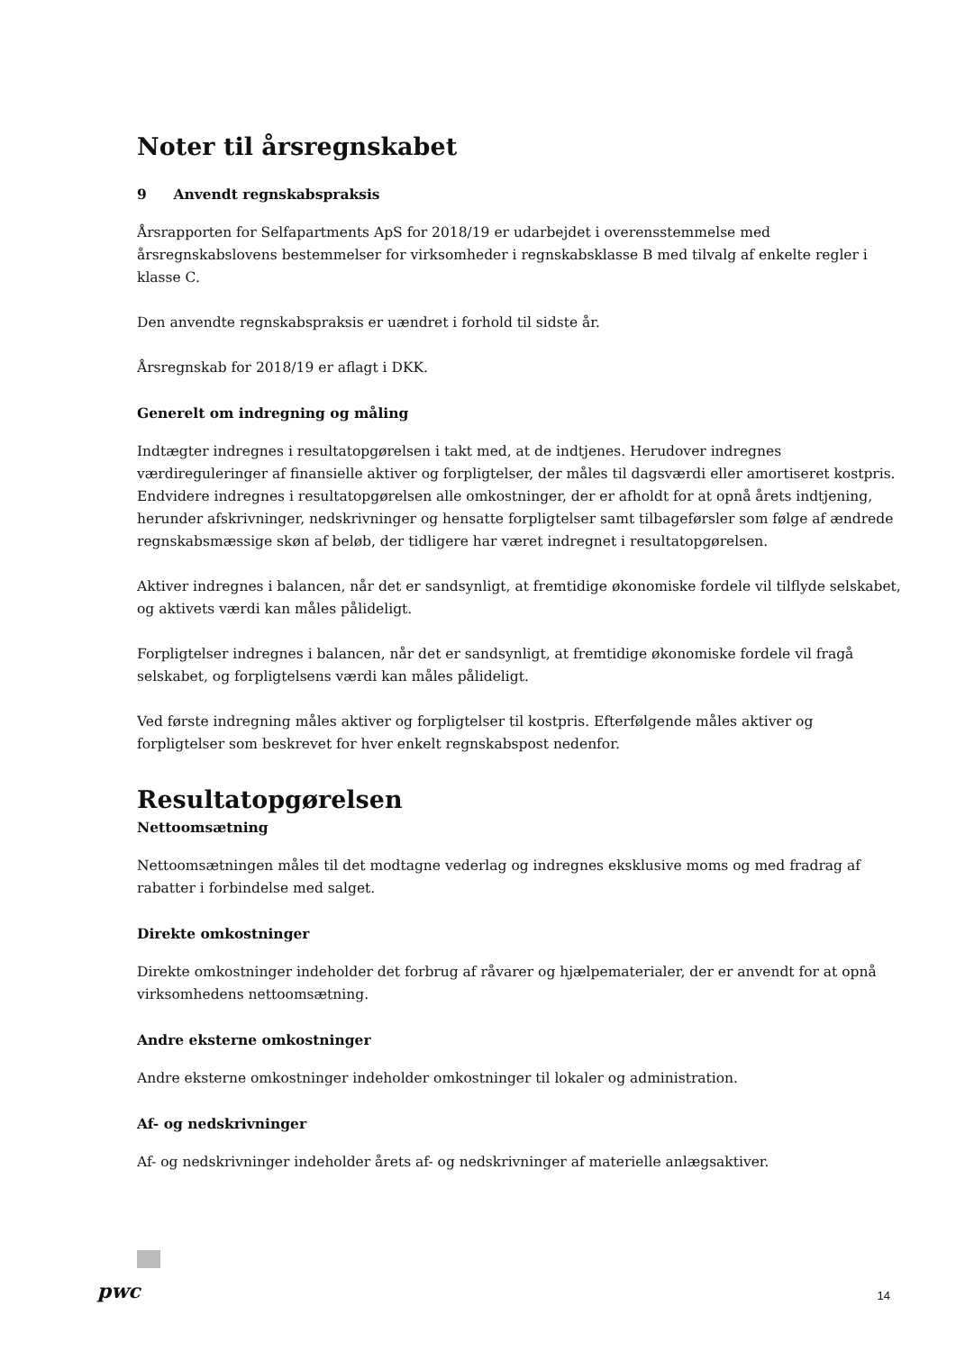Noter til årsregnskabet
9 Anvendt regnskabspraksis
Årsrapporten for Selfapartments ApS for 2018/19 er udarbejdet i overensstemmelse med årsregnskabslovens bestemmelser for virksomheder i regnskabsklasse B med tilvalg af enkelte regler i klasse C.
Den anvendte regnskabspraksis er uændret i forhold til sidste år.
Årsregnskab for 2018/19 er aflagt i DKK.
Generelt om indregning og måling
Indtægter indregnes i resultatopgørelsen i takt med, at de indtjenes. Herudover indregnes værdireguleringer af finansielle aktiver og forpligtelser, der måles til dagsværdi eller amortiseret kostpris. Endvidere indregnes i resultatopgørelsen alle omkostninger, der er afholdt for at opnå årets indtjening, herunder afskrivninger, nedskrivninger og hensatte forpligtelser samt tilbageførsler som følge af ændrede regnskabsmæssige skøn af beløb, der tidligere har været indregnet i resultatopgørelsen.
Aktiver indregnes i balancen, når det er sandsynligt, at fremtidige økonomiske fordele vil tilflyde selskabet, og aktivets værdi kan måles pålideligt.
Forpligtelser indregnes i balancen, når det er sandsynligt, at fremtidige økonomiske fordele vil fragå selskabet, og forpligtelsens værdi kan måles pålideligt.
Ved første indregning måles aktiver og forpligtelser til kostpris. Efterfølgende måles aktiver og forpligtelser som beskrevet for hver enkelt regnskabspost nedenfor.
Resultatopgørelsen
Nettoomsætning
Nettoomsætningen måles til det modtagne vederlag og indregnes eksklusive moms og med fradrag af rabatter i forbindelse med salget.
Direkte omkostninger
Direkte omkostninger indeholder det forbrug af råvarer og hjælpematerialer, der er anvendt for at opnå virksomhedens nettoomsætning.
Andre eksterne omkostninger
Andre eksterne omkostninger indeholder omkostninger til lokaler og administration.
Af- og nedskrivninger
Af- og nedskrivninger indeholder årets af- og nedskrivninger af materielle anlægsaktiver.
pwc 14